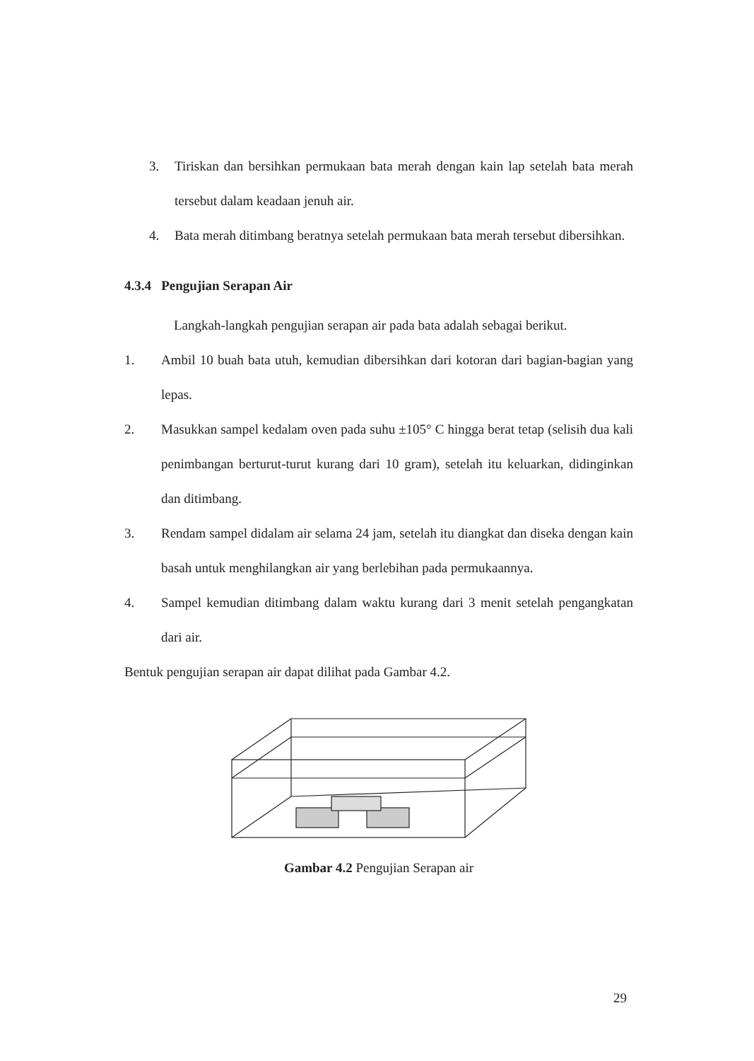3. Tiriskan dan bersihkan permukaan bata merah dengan kain lap setelah bata merah tersebut dalam keadaan jenuh air.
4. Bata merah ditimbang beratnya setelah permukaan bata merah tersebut dibersihkan.
4.3.4 Pengujian Serapan Air
Langkah-langkah pengujian serapan air pada bata adalah sebagai berikut.
1. Ambil 10 buah bata utuh, kemudian dibersihkan dari kotoran dari bagian-bagian yang lepas.
2. Masukkan sampel kedalam oven pada suhu ±105° C hingga berat tetap (selisih dua kali penimbangan berturut-turut kurang dari 10 gram), setelah itu keluarkan, didinginkan dan ditimbang.
3. Rendam sampel didalam air selama 24 jam, setelah itu diangkat dan diseka dengan kain basah untuk menghilangkan air yang berlebihan pada permukaannya.
4. Sampel kemudian ditimbang dalam waktu kurang dari 3 menit setelah pengangkatan dari air.
Bentuk pengujian serapan air dapat dilihat pada Gambar 4.2.
Gambar 4.2 Pengujian Serapan air
29